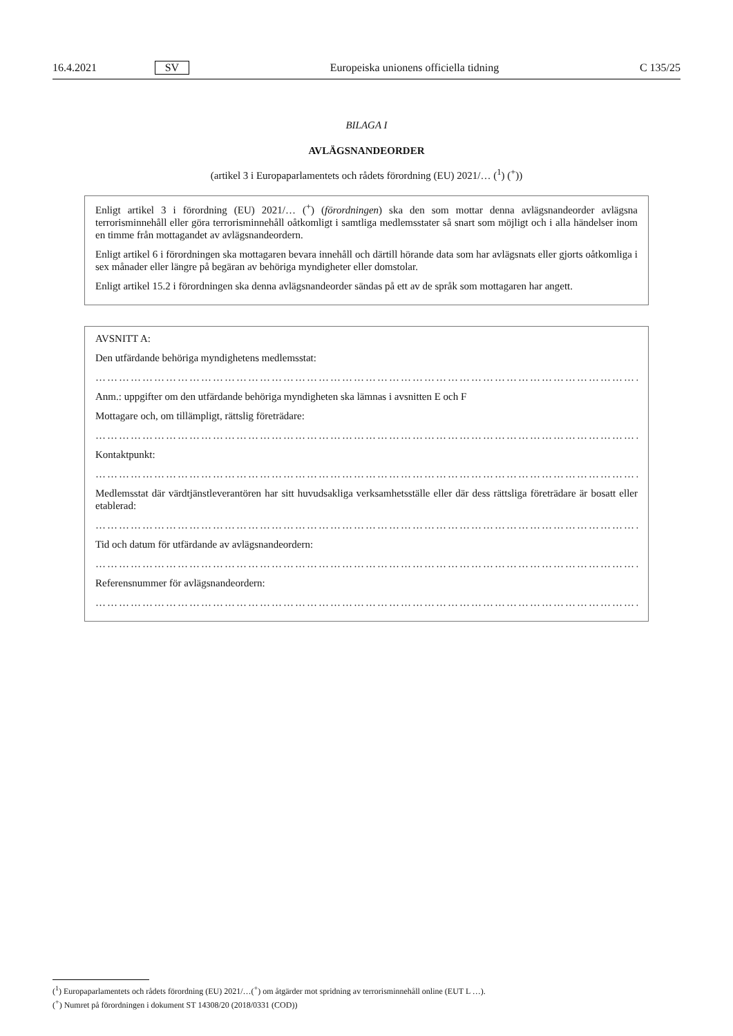16.4.2021 SV Europeiska unionens officiella tidning C 135/25
BILAGA I
AVLÄGSNANDEORDER
(artikel 3 i Europaparlamentets och rådets förordning (EU) 2021/… (<sup>1</sup>) (<sup>+</sup>))
Enligt artikel 3 i förordning (EU) 2021/… (<sup>+</sup>) (förordningen) ska den som mottar denna avlägsnandeorder avlägsna terrorisminnehåll eller göra terrorisminnehåll oåtkomligt i samtliga medlemsstater så snart som möjligt och i alla händelser inom en timme från mottagandet av avlägsnandeordern.
Enligt artikel 6 i förordningen ska mottagaren bevara innehåll och därtill hörande data som har avlägsnats eller gjorts oåtkomliga i sex månader eller längre på begäran av behöriga myndigheter eller domstolar.
Enligt artikel 15.2 i förordningen ska denna avlägsnandeorder sändas på ett av de språk som mottagaren har angett.
AVSNITT A:
Den utfärdande behöriga myndighetens medlemsstat:
………………………………………………………………………………………………………………………………
Anm.: uppgifter om den utfärdande behöriga myndigheten ska lämnas i avsnitten E och F
Mottagare och, om tillämpligt, rättslig företrädare:
………………………………………………………………………………………………………………………………
Kontaktpunkt:
………………………………………………………………………………………………………………………………
Medlemsstat där värdtjänstleverantören har sitt huvudsakliga verksamhetsställe eller där dess rättsliga företrädare är bosatt eller etablerad:
………………………………………………………………………………………………………………………………
Tid och datum för utfärdande av avlägsnandeordern:
………………………………………………………………………………………………………………………………
Referensnummer för avlägsnandeordern:
………………………………………………………………………………………………………………………………
(<sup>1</sup>) Europaparlamentets och rådets förordning (EU) 2021/…(<sup>+</sup>) om åtgärder mot spridning av terrorisminnehåll online (EUT L …).
(<sup>+</sup>) Numret på förordningen i dokument ST 14308/20 (2018/0331 (COD))